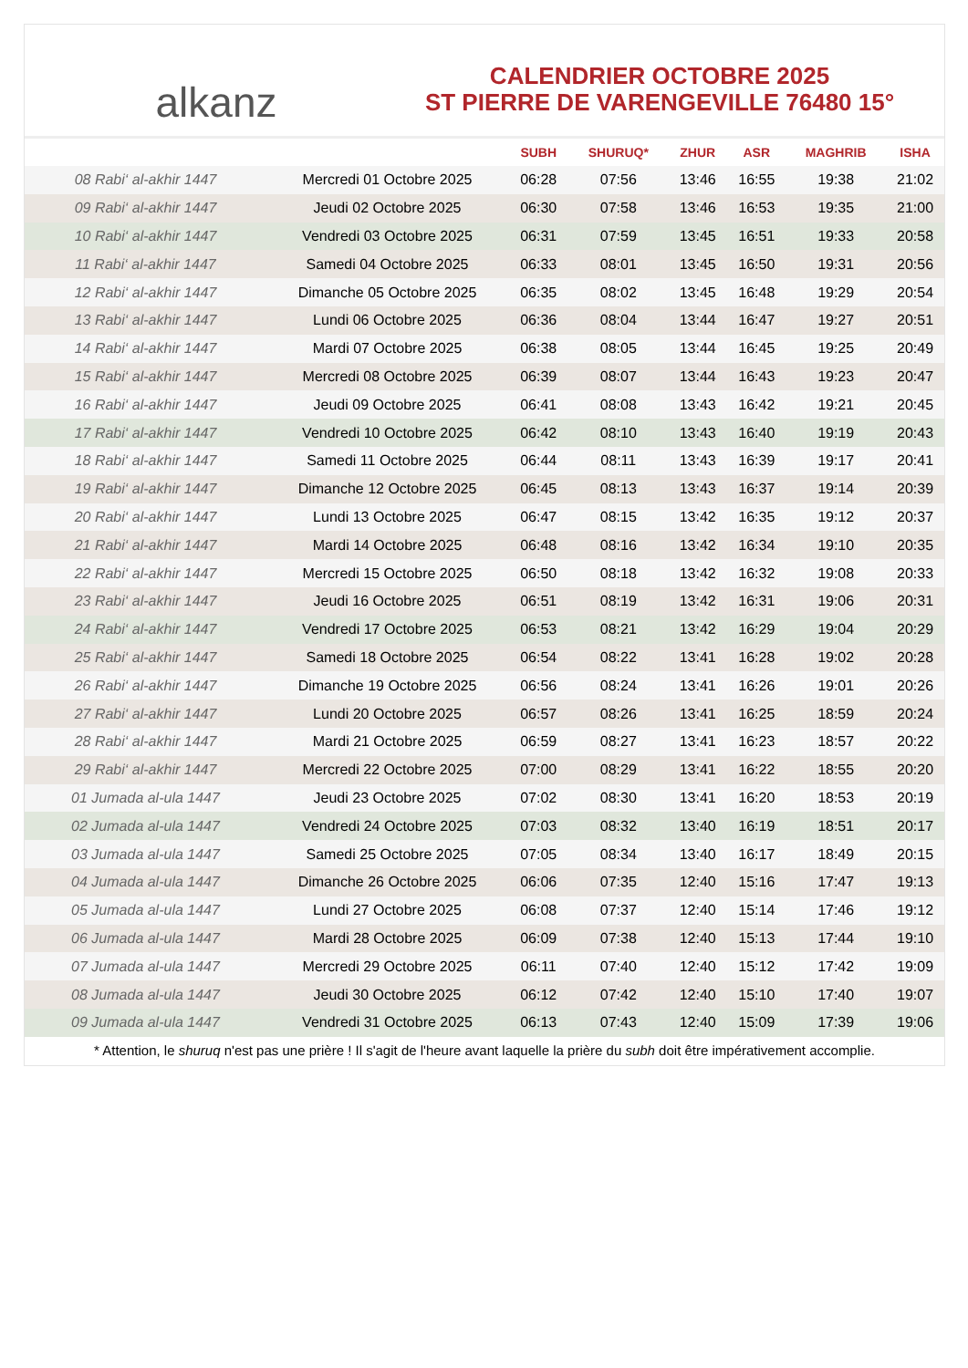alkanz
CALENDRIER OCTOBRE 2025
ST PIERRE DE VARENGEVILLE 76480 15°
| | | SUBH | SHURUQ* | ZHUR | ASR | MAGHRIB | ISHA |
| --- | --- | --- | --- | --- | --- | --- | --- |
| 08 Rabi‘ al-akhir 1447 | Mercredi 01 Octobre 2025 | 06:28 | 07:56 | 13:46 | 16:55 | 19:38 | 21:02 |
| 09 Rabi‘ al-akhir 1447 | Jeudi 02 Octobre 2025 | 06:30 | 07:58 | 13:46 | 16:53 | 19:35 | 21:00 |
| 10 Rabi‘ al-akhir 1447 | Vendredi 03 Octobre 2025 | 06:31 | 07:59 | 13:45 | 16:51 | 19:33 | 20:58 |
| 11 Rabi‘ al-akhir 1447 | Samedi 04 Octobre 2025 | 06:33 | 08:01 | 13:45 | 16:50 | 19:31 | 20:56 |
| 12 Rabi‘ al-akhir 1447 | Dimanche 05 Octobre 2025 | 06:35 | 08:02 | 13:45 | 16:48 | 19:29 | 20:54 |
| 13 Rabi‘ al-akhir 1447 | Lundi 06 Octobre 2025 | 06:36 | 08:04 | 13:44 | 16:47 | 19:27 | 20:51 |
| 14 Rabi‘ al-akhir 1447 | Mardi 07 Octobre 2025 | 06:38 | 08:05 | 13:44 | 16:45 | 19:25 | 20:49 |
| 15 Rabi‘ al-akhir 1447 | Mercredi 08 Octobre 2025 | 06:39 | 08:07 | 13:44 | 16:43 | 19:23 | 20:47 |
| 16 Rabi‘ al-akhir 1447 | Jeudi 09 Octobre 2025 | 06:41 | 08:08 | 13:43 | 16:42 | 19:21 | 20:45 |
| 17 Rabi‘ al-akhir 1447 | Vendredi 10 Octobre 2025 | 06:42 | 08:10 | 13:43 | 16:40 | 19:19 | 20:43 |
| 18 Rabi‘ al-akhir 1447 | Samedi 11 Octobre 2025 | 06:44 | 08:11 | 13:43 | 16:39 | 19:17 | 20:41 |
| 19 Rabi‘ al-akhir 1447 | Dimanche 12 Octobre 2025 | 06:45 | 08:13 | 13:43 | 16:37 | 19:14 | 20:39 |
| 20 Rabi‘ al-akhir 1447 | Lundi 13 Octobre 2025 | 06:47 | 08:15 | 13:42 | 16:35 | 19:12 | 20:37 |
| 21 Rabi‘ al-akhir 1447 | Mardi 14 Octobre 2025 | 06:48 | 08:16 | 13:42 | 16:34 | 19:10 | 20:35 |
| 22 Rabi‘ al-akhir 1447 | Mercredi 15 Octobre 2025 | 06:50 | 08:18 | 13:42 | 16:32 | 19:08 | 20:33 |
| 23 Rabi‘ al-akhir 1447 | Jeudi 16 Octobre 2025 | 06:51 | 08:19 | 13:42 | 16:31 | 19:06 | 20:31 |
| 24 Rabi‘ al-akhir 1447 | Vendredi 17 Octobre 2025 | 06:53 | 08:21 | 13:42 | 16:29 | 19:04 | 20:29 |
| 25 Rabi‘ al-akhir 1447 | Samedi 18 Octobre 2025 | 06:54 | 08:22 | 13:41 | 16:28 | 19:02 | 20:28 |
| 26 Rabi‘ al-akhir 1447 | Dimanche 19 Octobre 2025 | 06:56 | 08:24 | 13:41 | 16:26 | 19:01 | 20:26 |
| 27 Rabi‘ al-akhir 1447 | Lundi 20 Octobre 2025 | 06:57 | 08:26 | 13:41 | 16:25 | 18:59 | 20:24 |
| 28 Rabi‘ al-akhir 1447 | Mardi 21 Octobre 2025 | 06:59 | 08:27 | 13:41 | 16:23 | 18:57 | 20:22 |
| 29 Rabi‘ al-akhir 1447 | Mercredi 22 Octobre 2025 | 07:00 | 08:29 | 13:41 | 16:22 | 18:55 | 20:20 |
| 01 Jumada al-ula 1447 | Jeudi 23 Octobre 2025 | 07:02 | 08:30 | 13:41 | 16:20 | 18:53 | 20:19 |
| 02 Jumada al-ula 1447 | Vendredi 24 Octobre 2025 | 07:03 | 08:32 | 13:40 | 16:19 | 18:51 | 20:17 |
| 03 Jumada al-ula 1447 | Samedi 25 Octobre 2025 | 07:05 | 08:34 | 13:40 | 16:17 | 18:49 | 20:15 |
| 04 Jumada al-ula 1447 | Dimanche 26 Octobre 2025 | 06:06 | 07:35 | 12:40 | 15:16 | 17:47 | 19:13 |
| 05 Jumada al-ula 1447 | Lundi 27 Octobre 2025 | 06:08 | 07:37 | 12:40 | 15:14 | 17:46 | 19:12 |
| 06 Jumada al-ula 1447 | Mardi 28 Octobre 2025 | 06:09 | 07:38 | 12:40 | 15:13 | 17:44 | 19:10 |
| 07 Jumada al-ula 1447 | Mercredi 29 Octobre 2025 | 06:11 | 07:40 | 12:40 | 15:12 | 17:42 | 19:09 |
| 08 Jumada al-ula 1447 | Jeudi 30 Octobre 2025 | 06:12 | 07:42 | 12:40 | 15:10 | 17:40 | 19:07 |
| 09 Jumada al-ula 1447 | Vendredi 31 Octobre 2025 | 06:13 | 07:43 | 12:40 | 15:09 | 17:39 | 19:06 |
* Attention, le shuruq n'est pas une prière ! Il s'agit de l'heure avant laquelle la prière du subh doit être impérativement accomplie.